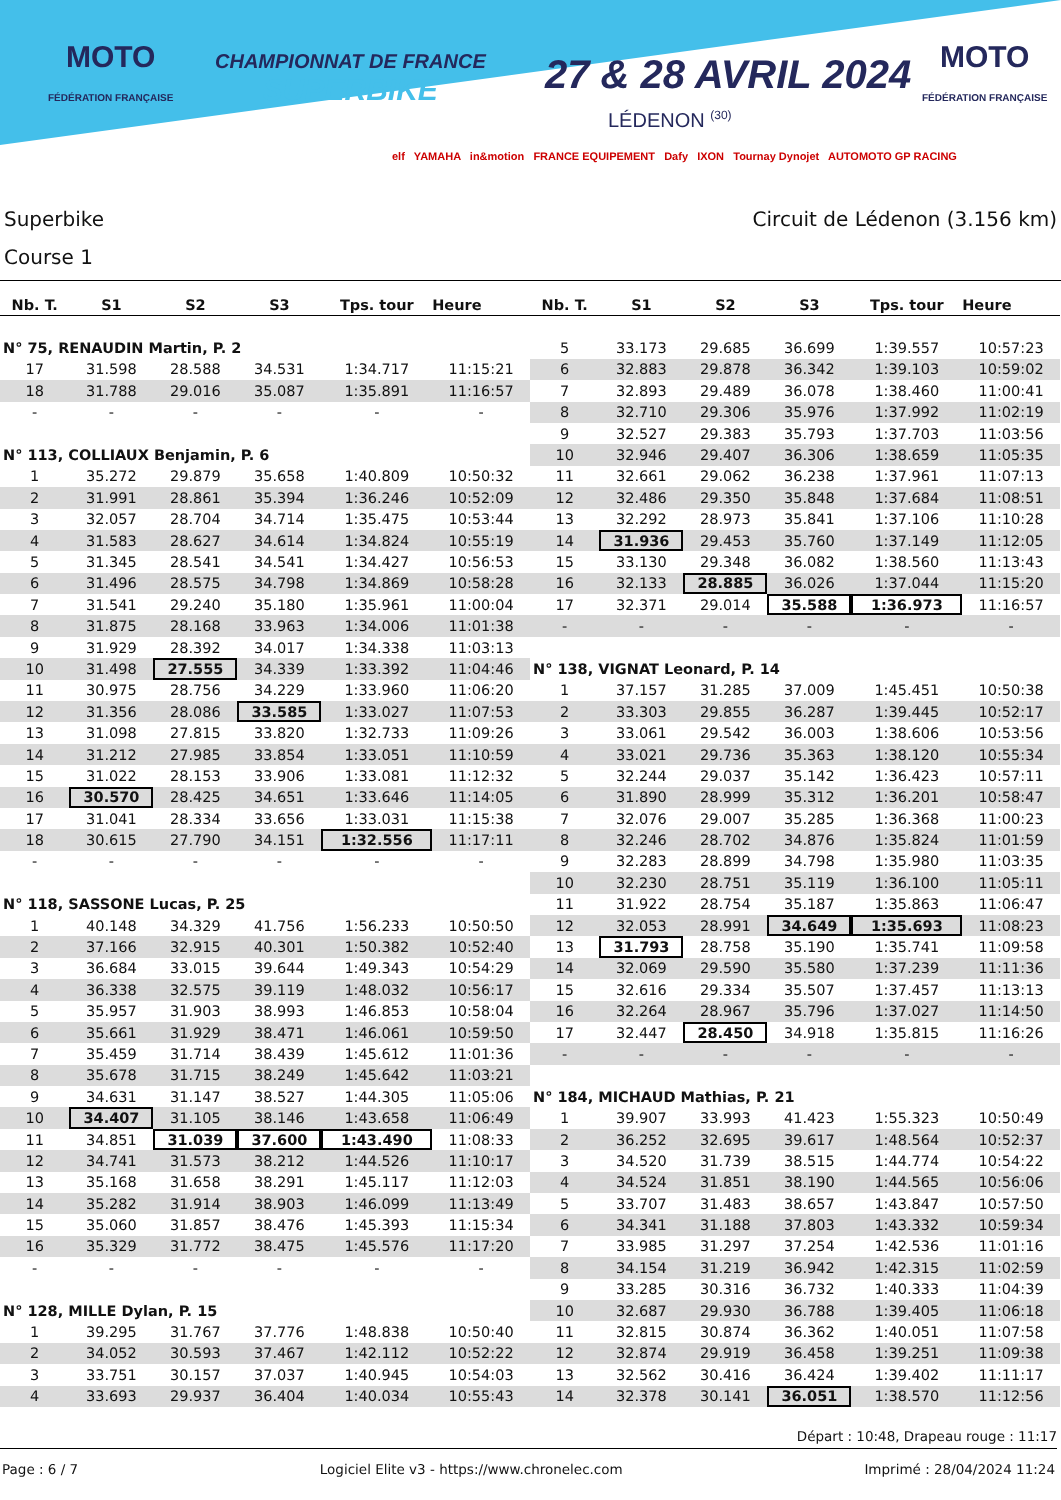MOTO
FÉDÉRATION FRANÇAISE
CHAMPIONNAT DE FRANCE
SUPERBIKE
27 & 28 AVRIL 2024
LÉDENON <sup>(30)</sup>
MOTO
FÉDÉRATION FRANÇAISE
elf YAMAHA in&motion FRANCE EQUIPEMENT Dafy IXON Tournay Dynojet AUTOMOTO GP RACING
Superbike
Course 1
Circuit de Lédenon (3.156 km)
| Nb. T. | S1 | S2 | S3 | Tps. tour | Heure |
| --- | --- | --- | --- | --- | --- |
| N° 75, RENAUDIN Martin, P. 2 | | | | | |
| 17 | 31.598 | 28.588 | 34.531 | 1:34.717 | 11:15:21 |
| 18 | 31.788 | 29.016 | 35.087 | 1:35.891 | 11:16:57 |
| - | - | - | - | - | - |
| N° 113, COLLIAUX Benjamin, P. 6 | | | | | |
| 1 | 35.272 | 29.879 | 35.658 | 1:40.809 | 10:50:32 |
| 2 | 31.991 | 28.861 | 35.394 | 1:36.246 | 10:52:09 |
| 3 | 32.057 | 28.704 | 34.714 | 1:35.475 | 10:53:44 |
| 4 | 31.583 | 28.627 | 34.614 | 1:34.824 | 10:55:19 |
| 5 | 31.345 | 28.541 | 34.541 | 1:34.427 | 10:56:53 |
| 6 | 31.496 | 28.575 | 34.798 | 1:34.869 | 10:58:28 |
| 7 | 31.541 | 29.240 | 35.180 | 1:35.961 | 11:00:04 |
| 8 | 31.875 | 28.168 | 33.963 | 1:34.006 | 11:01:38 |
| 9 | 31.929 | 28.392 | 34.017 | 1:34.338 | 11:03:13 |
| 10 | 31.498 | 27.555 | 34.339 | 1:33.392 | 11:04:46 |
| 11 | 30.975 | 28.756 | 34.229 | 1:33.960 | 11:06:20 |
| 12 | 31.356 | 28.086 | 33.585 | 1:33.027 | 11:07:53 |
| 13 | 31.098 | 27.815 | 33.820 | 1:32.733 | 11:09:26 |
| 14 | 31.212 | 27.985 | 33.854 | 1:33.051 | 11:10:59 |
| 15 | 31.022 | 28.153 | 33.906 | 1:33.081 | 11:12:32 |
| 16 | 30.570 | 28.425 | 34.651 | 1:33.646 | 11:14:05 |
| 17 | 31.041 | 28.334 | 33.656 | 1:33.031 | 11:15:38 |
| 18 | 30.615 | 27.790 | 34.151 | 1:32.556 | 11:17:11 |
| - | - | - | - | - | - |
| N° 118, SASSONE Lucas, P. 25 | | | | | |
| 1 | 40.148 | 34.329 | 41.756 | 1:56.233 | 10:50:50 |
| 2 | 37.166 | 32.915 | 40.301 | 1:50.382 | 10:52:40 |
| 3 | 36.684 | 33.015 | 39.644 | 1:49.343 | 10:54:29 |
| 4 | 36.338 | 32.575 | 39.119 | 1:48.032 | 10:56:17 |
| 5 | 35.957 | 31.903 | 38.993 | 1:46.853 | 10:58:04 |
| 6 | 35.661 | 31.929 | 38.471 | 1:46.061 | 10:59:50 |
| 7 | 35.459 | 31.714 | 38.439 | 1:45.612 | 11:01:36 |
| 8 | 35.678 | 31.715 | 38.249 | 1:45.642 | 11:03:21 |
| 9 | 34.631 | 31.147 | 38.527 | 1:44.305 | 11:05:06 |
| 10 | 34.407 | 31.105 | 38.146 | 1:43.658 | 11:06:49 |
| 11 | 34.851 | 31.039 | 37.600 | 1:43.490 | 11:08:33 |
| 12 | 34.741 | 31.573 | 38.212 | 1:44.526 | 11:10:17 |
| 13 | 35.168 | 31.658 | 38.291 | 1:45.117 | 11:12:03 |
| 14 | 35.282 | 31.914 | 38.903 | 1:46.099 | 11:13:49 |
| 15 | 35.060 | 31.857 | 38.476 | 1:45.393 | 11:15:34 |
| 16 | 35.329 | 31.772 | 38.475 | 1:45.576 | 11:17:20 |
| - | - | - | - | - | - |
| N° 128, MILLE Dylan, P. 15 | | | | | |
| 1 | 39.295 | 31.767 | 37.776 | 1:48.838 | 10:50:40 |
| 2 | 34.052 | 30.593 | 37.467 | 1:42.112 | 10:52:22 |
| 3 | 33.751 | 30.157 | 37.037 | 1:40.945 | 10:54:03 |
| 4 | 33.693 | 29.937 | 36.404 | 1:40.034 | 10:55:43 |
| Nb. T. | S1 | S2 | S3 | Tps. tour | Heure |
| --- | --- | --- | --- | --- | --- |
| 5 | 33.173 | 29.685 | 36.699 | 1:39.557 | 10:57:23 |
| 6 | 32.883 | 29.878 | 36.342 | 1:39.103 | 10:59:02 |
| 7 | 32.893 | 29.489 | 36.078 | 1:38.460 | 11:00:41 |
| 8 | 32.710 | 29.306 | 35.976 | 1:37.992 | 11:02:19 |
| 9 | 32.527 | 29.383 | 35.793 | 1:37.703 | 11:03:56 |
| 10 | 32.946 | 29.407 | 36.306 | 1:38.659 | 11:05:35 |
| 11 | 32.661 | 29.062 | 36.238 | 1:37.961 | 11:07:13 |
| 12 | 32.486 | 29.350 | 35.848 | 1:37.684 | 11:08:51 |
| 13 | 32.292 | 28.973 | 35.841 | 1:37.106 | 11:10:28 |
| 14 | 31.936 | 29.453 | 35.760 | 1:37.149 | 11:12:05 |
| 15 | 33.130 | 29.348 | 36.082 | 1:38.560 | 11:13:43 |
| 16 | 32.133 | 28.885 | 36.026 | 1:37.044 | 11:15:20 |
| 17 | 32.371 | 29.014 | 35.588 | 1:36.973 | 11:16:57 |
| - | - | - | - | - | - |
| N° 138, VIGNAT Leonard, P. 14 | | | | | |
| 1 | 37.157 | 31.285 | 37.009 | 1:45.451 | 10:50:38 |
| 2 | 33.303 | 29.855 | 36.287 | 1:39.445 | 10:52:17 |
| 3 | 33.061 | 29.542 | 36.003 | 1:38.606 | 10:53:56 |
| 4 | 33.021 | 29.736 | 35.363 | 1:38.120 | 10:55:34 |
| 5 | 32.244 | 29.037 | 35.142 | 1:36.423 | 10:57:11 |
| 6 | 31.890 | 28.999 | 35.312 | 1:36.201 | 10:58:47 |
| 7 | 32.076 | 29.007 | 35.285 | 1:36.368 | 11:00:23 |
| 8 | 32.246 | 28.702 | 34.876 | 1:35.824 | 11:01:59 |
| 9 | 32.283 | 28.899 | 34.798 | 1:35.980 | 11:03:35 |
| 10 | 32.230 | 28.751 | 35.119 | 1:36.100 | 11:05:11 |
| 11 | 31.922 | 28.754 | 35.187 | 1:35.863 | 11:06:47 |
| 12 | 32.053 | 28.991 | 34.649 | 1:35.693 | 11:08:23 |
| 13 | 31.793 | 28.758 | 35.190 | 1:35.741 | 11:09:58 |
| 14 | 32.069 | 29.590 | 35.580 | 1:37.239 | 11:11:36 |
| 15 | 32.616 | 29.334 | 35.507 | 1:37.457 | 11:13:13 |
| 16 | 32.264 | 28.967 | 35.796 | 1:37.027 | 11:14:50 |
| 17 | 32.447 | 28.450 | 34.918 | 1:35.815 | 11:16:26 |
| - | - | - | - | - | - |
| N° 184, MICHAUD Mathias, P. 21 | | | | | |
| 1 | 39.907 | 33.993 | 41.423 | 1:55.323 | 10:50:49 |
| 2 | 36.252 | 32.695 | 39.617 | 1:48.564 | 10:52:37 |
| 3 | 34.520 | 31.739 | 38.515 | 1:44.774 | 10:54:22 |
| 4 | 34.524 | 31.851 | 38.190 | 1:44.565 | 10:56:06 |
| 5 | 33.707 | 31.483 | 38.657 | 1:43.847 | 10:57:50 |
| 6 | 34.341 | 31.188 | 37.803 | 1:43.332 | 10:59:34 |
| 7 | 33.985 | 31.297 | 37.254 | 1:42.536 | 11:01:16 |
| 8 | 34.154 | 31.219 | 36.942 | 1:42.315 | 11:02:59 |
| 9 | 33.285 | 30.316 | 36.732 | 1:40.333 | 11:04:39 |
| 10 | 32.687 | 29.930 | 36.788 | 1:39.405 | 11:06:18 |
| 11 | 32.815 | 30.874 | 36.362 | 1:40.051 | 11:07:58 |
| 12 | 32.874 | 29.919 | 36.458 | 1:39.251 | 11:09:38 |
| 13 | 32.562 | 30.416 | 36.424 | 1:39.402 | 11:11:17 |
| 14 | 32.378 | 30.141 | 36.051 | 1:38.570 | 11:12:56 |
Départ : 10:48, Drapeau rouge : 11:17
Page : 6 / 7 Logiciel Elite v3 - https://www.chronelec.com Imprimé : 28/04/2024 11:24